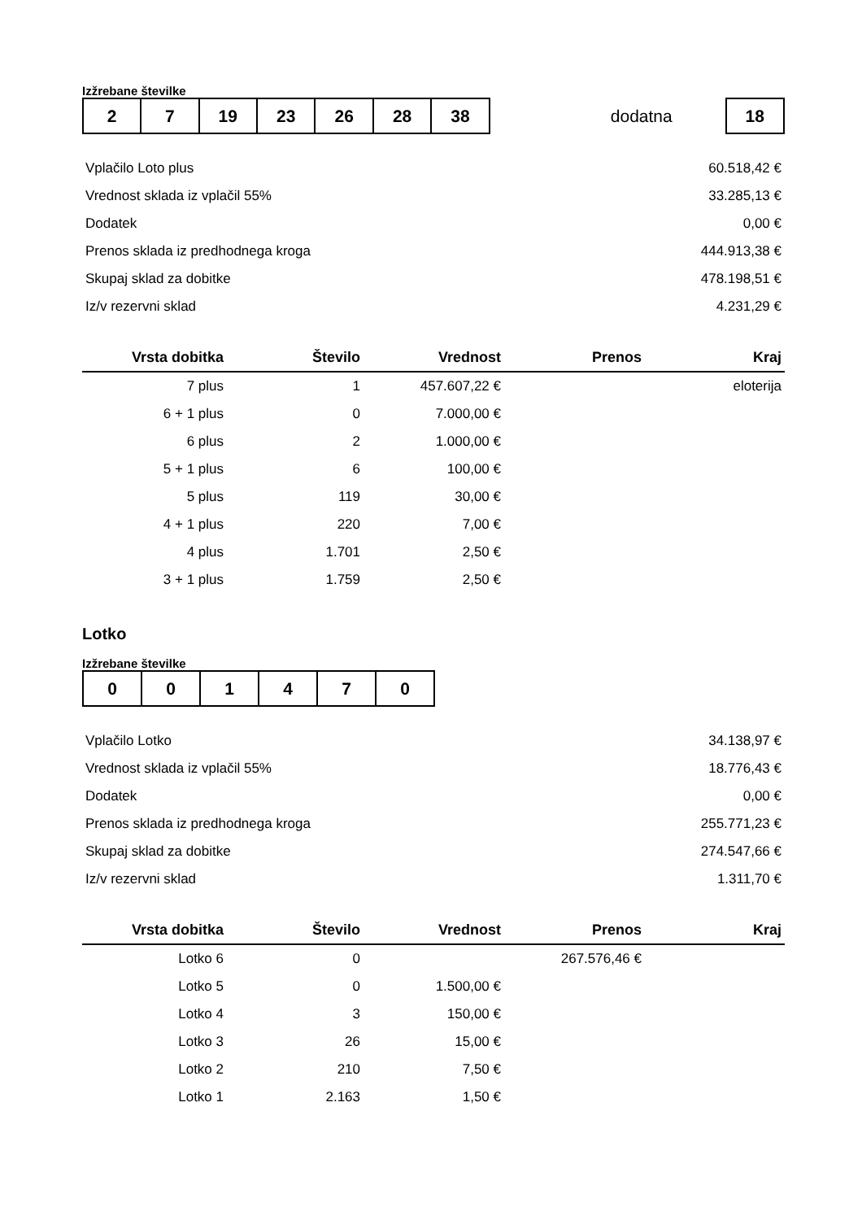Izžrebane številke
| 2 | 7 | 19 | 23 | 26 | 28 | 38 |
dodatna
| 18 |
| Vplačilo Loto plus | 60.518,42 € |
| Vrednost sklada iz vplačil 55% | 33.285,13 € |
| Dodatek | 0,00 € |
| Prenos sklada iz predhodnega kroga | 444.913,38 € |
| Skupaj sklad za dobitke | 478.198,51 € |
| Iz/v rezervni sklad | 4.231,29 € |
| Vrsta dobitka | Število | Vrednost | Prenos | Kraj |
| --- | --- | --- | --- | --- |
| 7 plus | 1 | 457.607,22 € | | eloterija |
| 6 + 1 plus | 0 | 7.000,00 € | | |
| 6 plus | 2 | 1.000,00 € | | |
| 5 + 1 plus | 6 | 100,00 € | | |
| 5 plus | 119 | 30,00 € | | |
| 4 + 1 plus | 220 | 7,00 € | | |
| 4 plus | 1.701 | 2,50 € | | |
| 3 + 1 plus | 1.759 | 2,50 € | | |
Lotko
Izžrebane številke
| 0 | 0 | 1 | 4 | 7 | 0 |
| Vplačilo Lotko | 34.138,97 € |
| Vrednost sklada iz vplačil 55% | 18.776,43 € |
| Dodatek | 0,00 € |
| Prenos sklada iz predhodnega kroga | 255.771,23 € |
| Skupaj sklad za dobitke | 274.547,66 € |
| Iz/v rezervni sklad | 1.311,70 € |
| Vrsta dobitka | Število | Vrednost | Prenos | Kraj |
| --- | --- | --- | --- | --- |
| Lotko 6 | 0 | | 267.576,46 € | |
| Lotko 5 | 0 | 1.500,00 € | | |
| Lotko 4 | 3 | 150,00 € | | |
| Lotko 3 | 26 | 15,00 € | | |
| Lotko 2 | 210 | 7,50 € | | |
| Lotko 1 | 2.163 | 1,50 € | | |